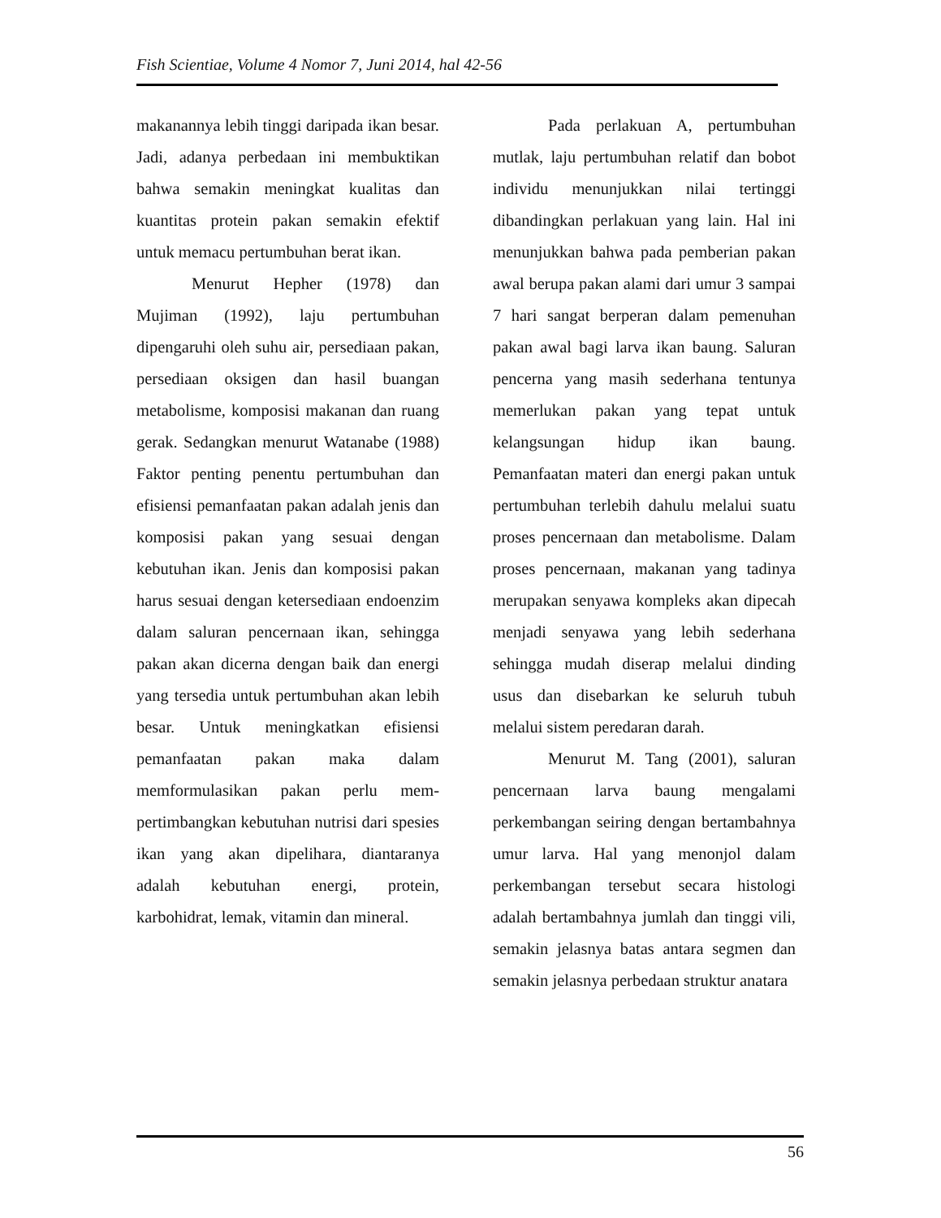Fish Scientiae, Volume 4 Nomor 7, Juni 2014, hal 42-56
makanannya lebih tinggi daripada ikan besar. Jadi, adanya perbedaan ini membuktikan bahwa semakin meningkat kualitas dan kuantitas protein pakan semakin efektif untuk memacu pertumbuhan berat ikan.
Menurut Hepher (1978) dan Mujiman (1992), laju pertumbuhan dipengaruhi oleh suhu air, persediaan pakan, persediaan oksigen dan hasil buangan metabolisme, komposisi makanan dan ruang gerak. Sedangkan menurut Watanabe (1988) Faktor penting penentu pertumbuhan dan efisiensi pemanfaatan pakan adalah jenis dan komposisi pakan yang sesuai dengan kebutuhan ikan. Jenis dan komposisi pakan harus sesuai dengan ketersediaan endoenzim dalam saluran pencernaan ikan, sehingga pakan akan dicerna dengan baik dan energi yang tersedia untuk pertumbuhan akan lebih besar. Untuk meningkatkan efisiensi pemanfaatan pakan maka dalam memformulasikan pakan perlu mem-pertimbangkan kebutuhan nutrisi dari spesies ikan yang akan dipelihara, diantaranya adalah kebutuhan energi, protein, karbohidrat, lemak, vitamin dan mineral.
Pada perlakuan A, pertumbuhan mutlak, laju pertumbuhan relatif dan bobot individu menunjukkan nilai tertinggi dibandingkan perlakuan yang lain. Hal ini menunjukkan bahwa pada pemberian pakan awal berupa pakan alami dari umur 3 sampai 7 hari sangat berperan dalam pemenuhan pakan awal bagi larva ikan baung. Saluran pencerna yang masih sederhana tentunya memerlukan pakan yang tepat untuk kelangsungan hidup ikan baung. Pemanfaatan materi dan energi pakan untuk pertumbuhan terlebih dahulu melalui suatu proses pencernaan dan metabolisme. Dalam proses pencernaan, makanan yang tadinya merupakan senyawa kompleks akan dipecah menjadi senyawa yang lebih sederhana sehingga mudah diserap melalui dinding usus dan disebarkan ke seluruh tubuh melalui sistem peredaran darah.
Menurut M. Tang (2001), saluran pencernaan larva baung mengalami perkembangan seiring dengan bertambahnya umur larva. Hal yang menonjol dalam perkembangan tersebut secara histologi adalah bertambahnya jumlah dan tinggi vili, semakin jelasnya batas antara segmen dan semakin jelasnya perbedaan struktur anatara
56